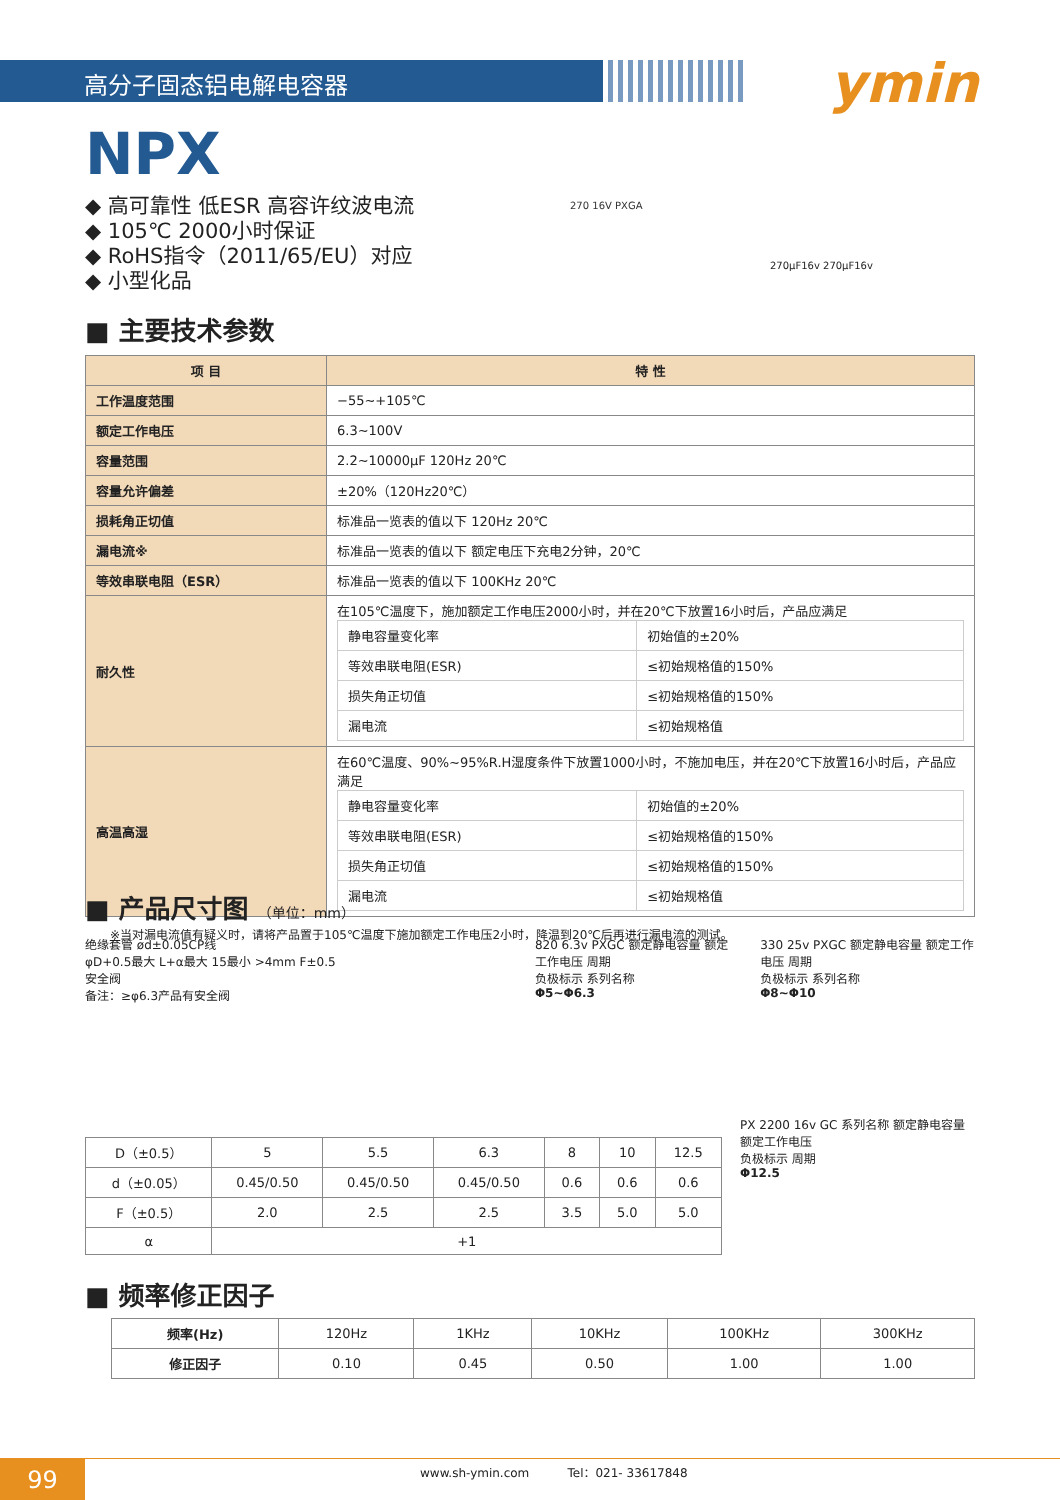高分子固态铝电解电容器 ymin
NPX
◆ 高可靠性 低ESR 高容许纹波电流
◆ 105℃ 2000小时保证
◆ RoHS指令（2011/65/EU）对应
◆ 小型化品
270 16V PXGA
270μF16v 270μF16v
■ 主要技术参数
| 项 目 | 特 性 |
| --- | --- |
| 工作温度范围 | −55~+105℃ |
| 额定工作电压 | 6.3~100V |
| 容量范围 | 2.2~10000μF 120Hz 20℃ |
| 容量允许偏差 | ±20%（120Hz20℃） |
| 损耗角正切值 | 标准品一览表的值以下 120Hz 20℃ |
| 漏电流※ | 标准品一览表的值以下 额定电压下充电2分钟，20℃ |
| 等效串联电阻（ESR） | 标准品一览表的值以下 100KHz 20℃ |
| 耐久性 | 在105℃温度下，施加额定工作电压2000小时，并在20℃下放置16小时后，产品应满足 / 静电容量变化率 / 初始值的±20% / / 等效串联电阻(ESR) / ≤初始规格值的150% / / 损失角正切值 / ≤初始规格值的150% / / 漏电流 / ≤初始规格值 / |
| 高温高湿 | 在60℃温度、90%~95%R.H湿度条件下放置1000小时，不施加电压，并在20℃下放置16小时后，产品应满足 / 静电容量变化率 / 初始值的±20% / / 等效串联电阻(ESR) / ≤初始规格值的150% / / 损失角正切值 / ≤初始规格值的150% / / 漏电流 / ≤初始规格值 / |
※当对漏电流值有疑义时，请将产品置于105℃温度下施加额定工作电压2小时，降温到20℃后再进行漏电流的测试。
■ 产品尺寸图 （单位：mm）
绝缘套管 ød±0.05CP线
φD+0.5最大 L+α最大 15最小 >4mm F±0.5
安全阀
备注：≥φ6.3产品有安全阀
820 6.3v PXGC 额定静电容量 额定工作电压 周期
负极标示 系列名称
Φ5~Φ6.3
330 25v PXGC 额定静电容量 额定工作电压 周期
负极标示 系列名称
Φ8~Φ10
PX 2200 16v GC 系列名称 额定静电容量 额定工作电压
负极标示 周期
Φ12.5
| D（±0.5） | 5 | 5.5 | 6.3 | 8 | 10 | 12.5 |
| d（±0.05） | 0.45/0.50 | 0.45/0.50 | 0.45/0.50 | 0.6 | 0.6 | 0.6 |
| F（±0.5） | 2.0 | 2.5 | 2.5 | 3.5 | 5.0 | 5.0 |
| α | +1 | | | | | |
■ 频率修正因子
| 频率(Hz) | 120Hz | 1KHz | 10KHz | 100KHz | 300KHz |
| 修正因子 | 0.10 | 0.45 | 0.50 | 1.00 | 1.00 |
99
www.sh-ymin.com Tel：021- 33617848